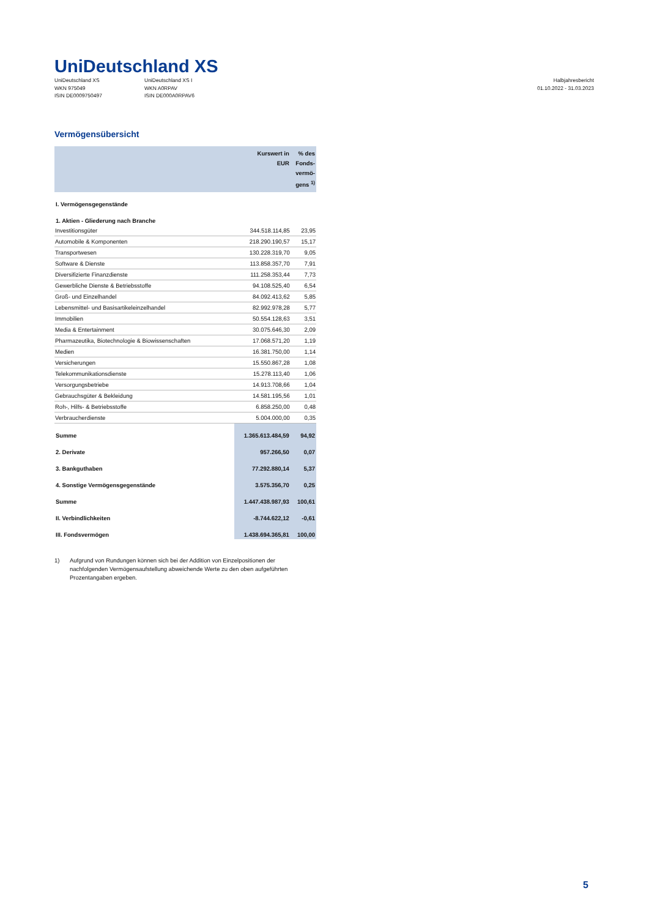UniDeutschland XS
UniDeutschland XS
WKN 975049
ISIN DE0009750497
UniDeutschland XS I
WKN A0RPAV
ISIN DE000A0RPAV6
Halbjahresbericht
01.10.2022 - 31.03.2023
Vermögensübersicht
| | Kurswert in EUR | % des Fonds- vermö- gens <sup>1)</sup> |
| --- | --- | --- |
| I. Vermögensgegenstände | | |
| 1. Aktien - Gliederung nach Branche | | |
| Investitionsgüter | 344.518.114,85 | 23,95 |
| Automobile & Komponenten | 218.290.190,57 | 15,17 |
| Transportwesen | 130.228.319,70 | 9,05 |
| Software & Dienste | 113.858.357,70 | 7,91 |
| Diversifizierte Finanzdienste | 111.258.353,44 | 7,73 |
| Gewerbliche Dienste & Betriebsstoffe | 94.108.525,40 | 6,54 |
| Groß- und Einzelhandel | 84.092.413,62 | 5,85 |
| Lebensmittel- und Basisartikeleinzelhandel | 82.992.978,28 | 5,77 |
| Immobilien | 50.554.128,63 | 3,51 |
| Media & Entertainment | 30.075.646,30 | 2,09 |
| Pharmazeutika, Biotechnologie & Biowissenschaften | 17.068.571,20 | 1,19 |
| Medien | 16.381.750,00 | 1,14 |
| Versicherungen | 15.550.867,28 | 1,08 |
| Telekommunikationsdienste | 15.278.113,40 | 1,06 |
| Versorgungsbetriebe | 14.913.708,66 | 1,04 |
| Gebrauchsgüter & Bekleidung | 14.581.195,56 | 1,01 |
| Roh-, Hilfs- & Betriebsstoffe | 6.858.250,00 | 0,48 |
| Verbraucherdienste | 5.004.000,00 | 0,35 |
| Summe | 1.365.613.484,59 | 94,92 |
| 2. Derivate | 957.266,50 | 0,07 |
| 3. Bankguthaben | 77.292.880,14 | 5,37 |
| 4. Sonstige Vermögensgegenstände | 3.575.356,70 | 0,25 |
| Summe | 1.447.438.987,93 | 100,61 |
| II. Verbindlichkeiten | -8.744.622,12 | -0,61 |
| III. Fondsvermögen | 1.438.694.365,81 | 100,00 |
1) Aufgrund von Rundungen können sich bei der Addition von Einzelpositionen der nachfolgenden Vermögensaufstellung abweichende Werte zu den oben aufgeführten Prozentangaben ergeben.
5